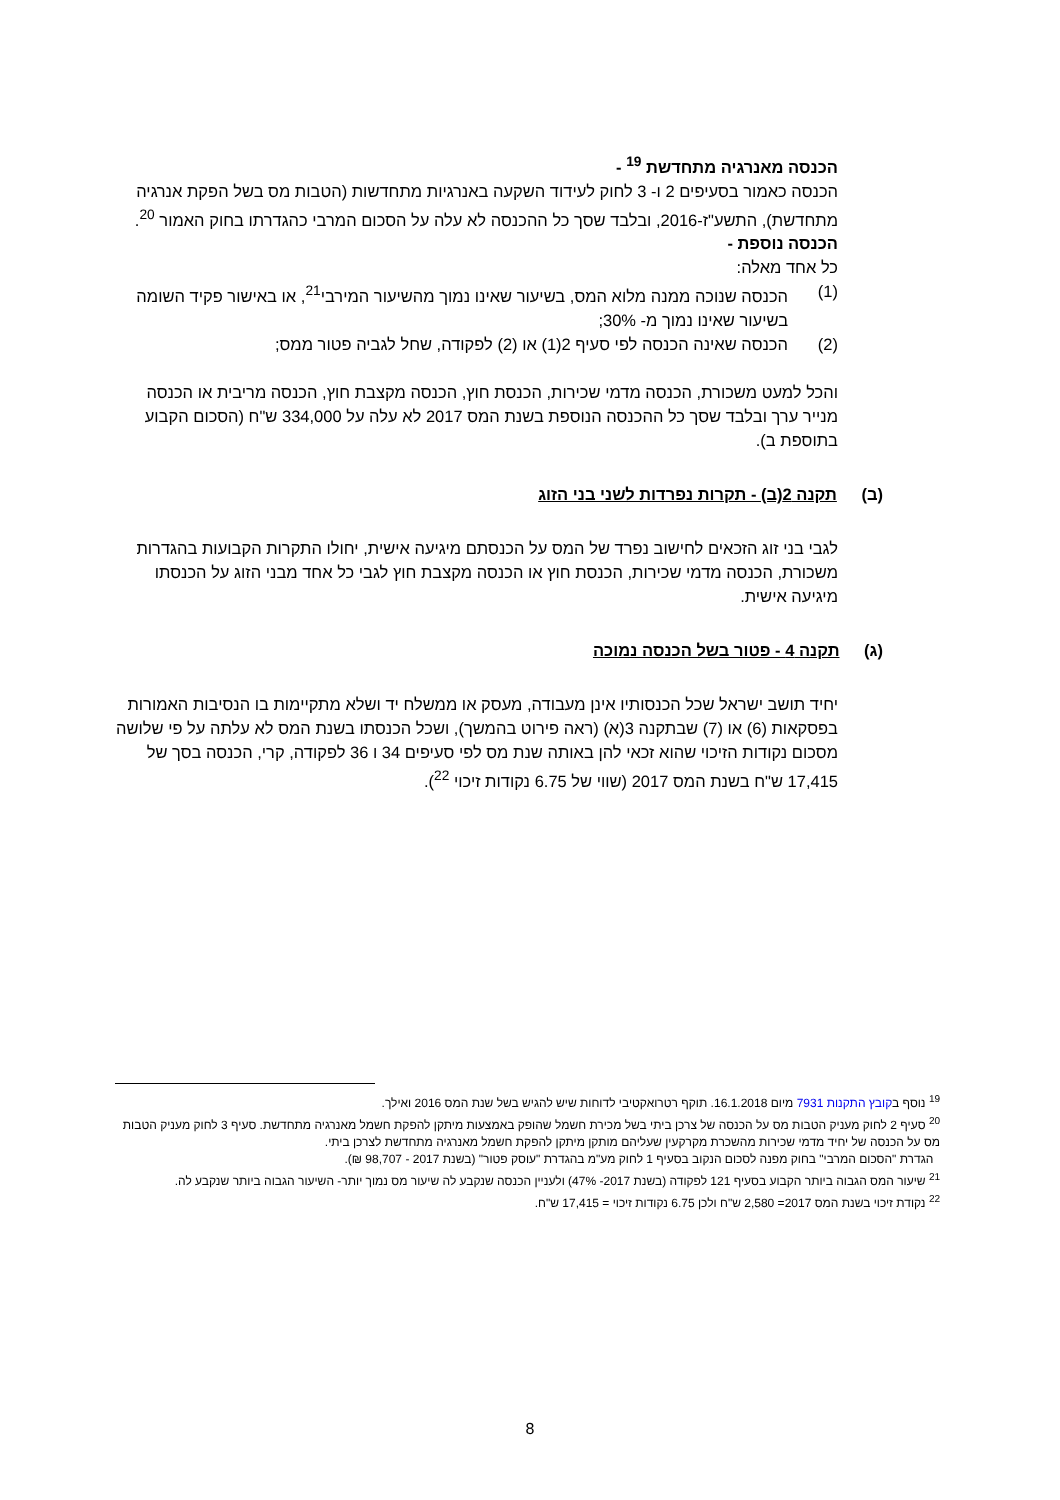הכנסה מאנרגיה מתחדשת <sup>19</sup> -
הכנסה כאמור בסעיפים 2 ו- 3 לחוק לעידוד השקעה באנרגיות מתחדשות (הטבות מס בשל הפקת אנרגיה מתחדשת), התשע"ז-2016, ובלבד שסך כל ההכנסה לא עלה על הסכום המרבי כהגדרתו בחוק האמור <sup>20</sup>.
הכנסה נוספת -
כל אחד מאלה:
(1) הכנסה שנוכה ממנה מלוא המס, בשיעור שאינו נמוך מהשיעור המירבי<sup>21</sup>, או באישור פקיד השומה בשיעור שאינו נמוך מ- 30%;
(2) הכנסה שאינה הכנסה לפי סעיף 2(1) או (2) לפקודה, שחל לגביה פטור ממס;
והכל למעט משכורת, הכנסה מדמי שכירות, הכנסת חוץ, הכנסה מקצבת חוץ, הכנסה מריבית או הכנסה מנייר ערך ובלבד שסך כל ההכנסה הנוספת בשנת המס 2017 לא עלה על 334,000 ש"ח (הסכום הקבוע בתוספת ב).
(ב) תקנה 2(ב) - תקרות נפרדות לשני בני הזוג
לגבי בני זוג הזכאים לחישוב נפרד של המס על הכנסתם מיגיעה אישית, יחולו התקרות הקבועות בהגדרות משכורת, הכנסה מדמי שכירות, הכנסת חוץ או הכנסה מקצבת חוץ לגבי כל אחד מבני הזוג על הכנסתו מיגיעה אישית.
(ג) תקנה 4 - פטור בשל הכנסה נמוכה
יחיד תושב ישראל שכל הכנסותיו אינן מעבודה, מעסק או ממשלח יד ושלא מתקיימות בו הנסיבות האמורות בפסקאות (6) או (7) שבתקנה 3(א) (ראה פירוט בהמשך), ושכל הכנסתו בשנת המס לא עלתה על פי שלושה מסכום נקודות הזיכוי שהוא זכאי להן באותה שנת מס לפי סעיפים 34 ו 36 לפקודה, קרי, הכנסה בסך של 17,415 ש"ח בשנת המס 2017 (שווי של 6.75 נקודות זיכוי <sup>22</sup>).
<sup>19</sup> נוסף בקובץ התקנות 7931 מיום 16.1.2018. תוקף רטרואקטיבי לדוחות שיש להגיש בשל שנת המס 2016 ואילך.
<sup>20</sup> סעיף 2 לחוק מעניק הטבות מס על הכנסה של צרכן ביתי בשל מכירת חשמל שהופק באמצעות מיתקן להפקת חשמל מאנרגיה מתחדשת. סעיף 3 לחוק מעניק הטבות מס על הכנסה של יחיד מדמי שכירות מהשכרת מקרקעין שעליהם מותקן מיתקן להפקת חשמל מאנרגיה מתחדשת לצרכן ביתי.
הגדרת "הסכום המרבי" בחוק מפנה לסכום הנקוב בסעיף 1 לחוק מע"מ בהגדרת "עוסק פטור" (בשנת 2017 - 98,707 ₪).
<sup>21</sup> שיעור המס הגבוה ביותר הקבוע בסעיף 121 לפקודה (בשנת 2017- 47%) ולעניין הכנסה שנקבע לה שיעור מס נמוך יותר- השיעור הגבוה ביותר שנקבע לה.
<sup>22</sup> נקודת זיכוי בשנת המס 2017= 2,580 ש"ח ולכן 6.75 נקודות זיכוי = 17,415 ש"ח.
8